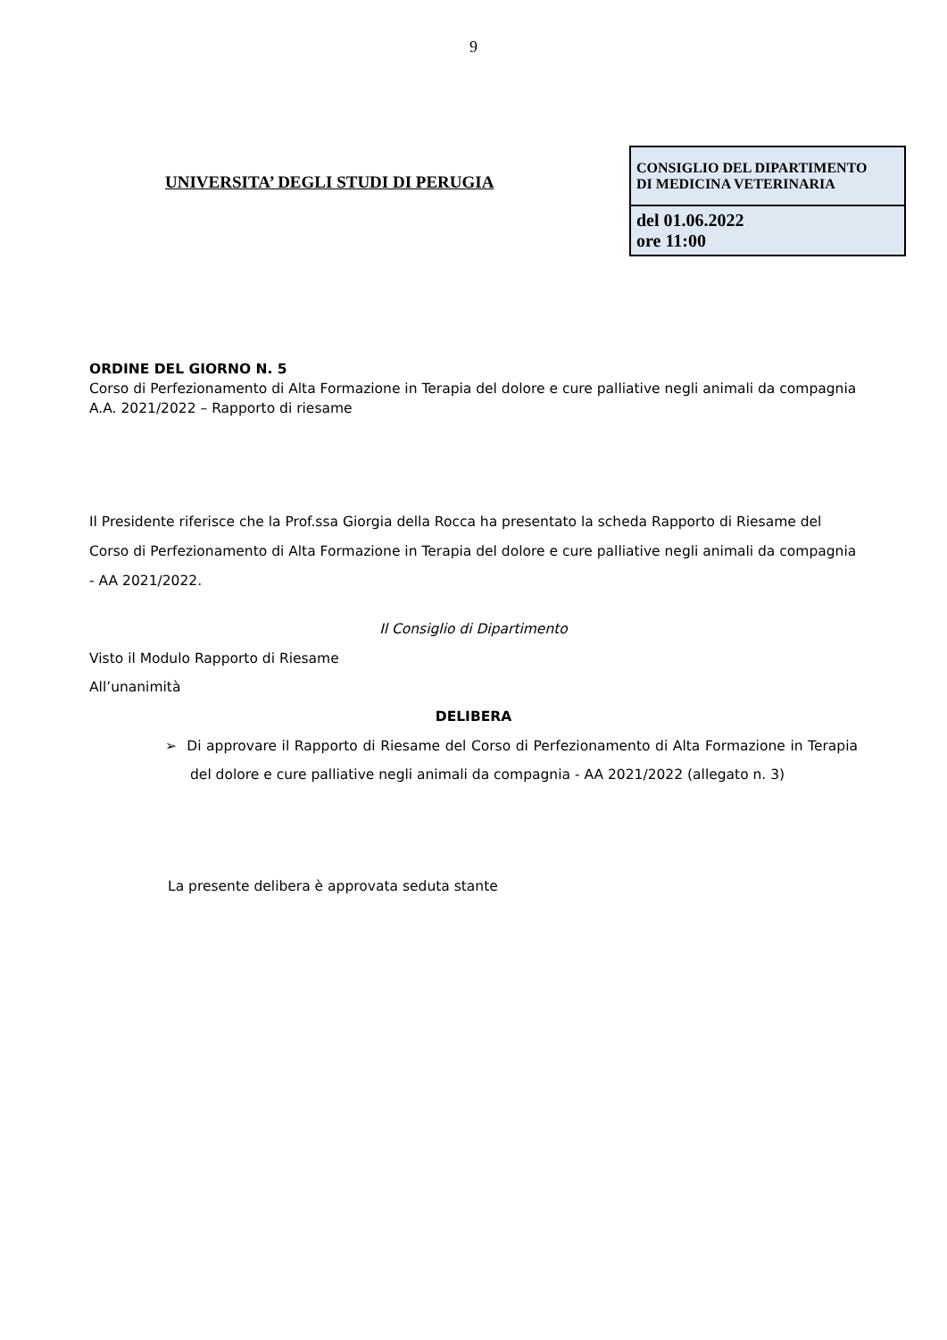9
UNIVERSITA’ DEGLI STUDI DI PERUGIA
| CONSIGLIO DEL DIPARTIMENTO DI MEDICINA VETERINARIA |
| del 01.06.2022 ore 11:00 |
ORDINE DEL GIORNO N. 5
Corso di Perfezionamento di Alta Formazione in Terapia del dolore e cure palliative negli animali da compagnia A.A. 2021/2022 – Rapporto di riesame
Il Presidente riferisce che la Prof.ssa Giorgia della Rocca ha presentato la scheda Rapporto di Riesame del Corso di Perfezionamento di Alta Formazione in Terapia del dolore e cure palliative negli animali da compagnia - AA 2021/2022.
Il Consiglio di Dipartimento
Visto il Modulo Rapporto di Riesame
All’unanimità
DELIBERA
➢ Di approvare il Rapporto di Riesame del Corso di Perfezionamento di Alta Formazione in Terapia del dolore e cure palliative negli animali da compagnia - AA 2021/2022 (allegato n. 3)
La presente delibera è approvata seduta stante